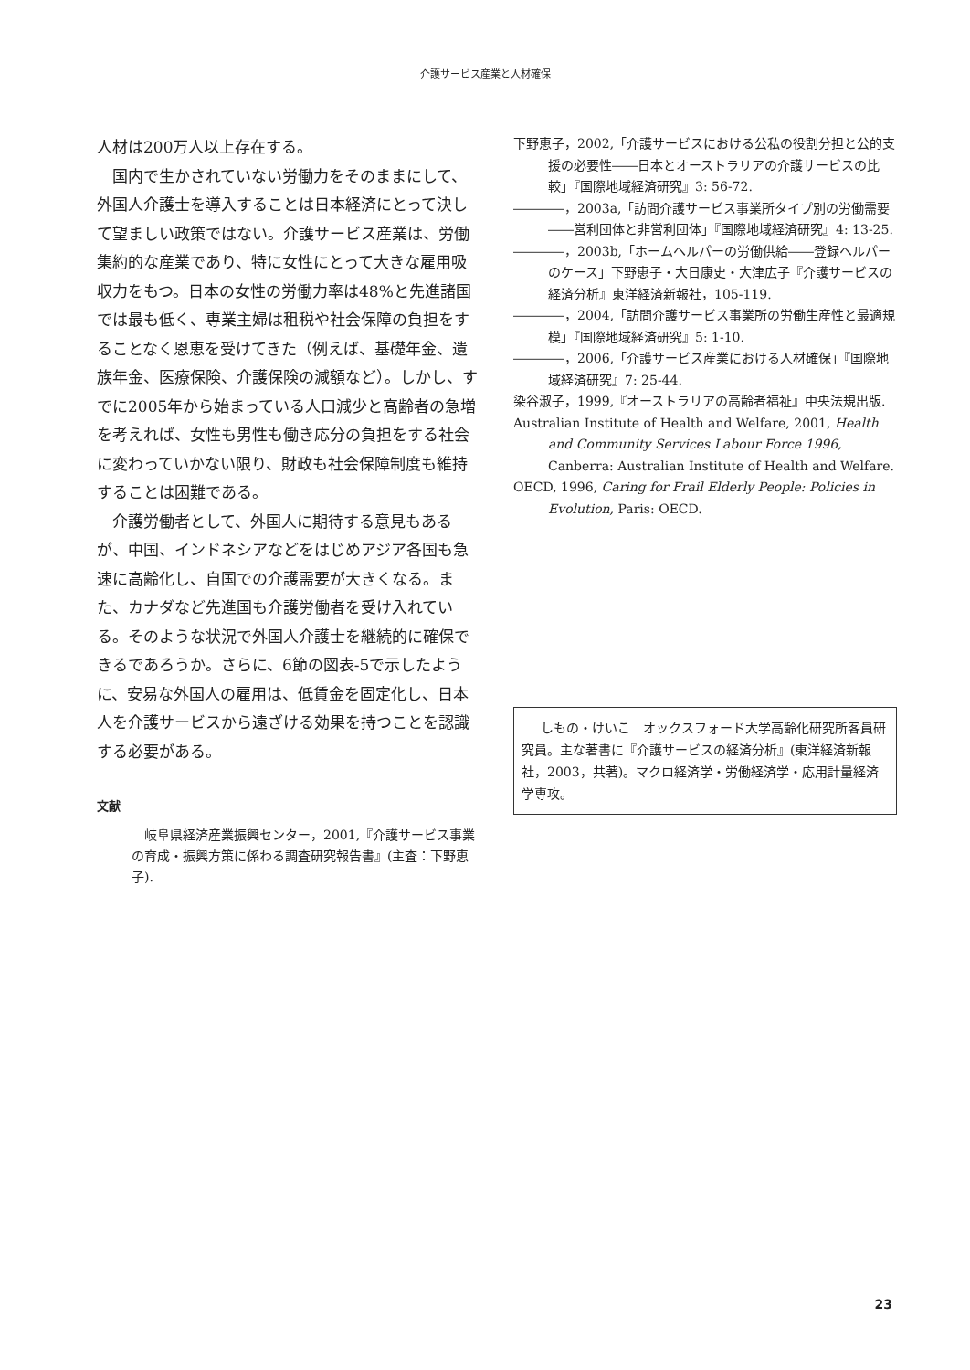介護サービス産業と人材確保
人材は200万人以上存在する。
国内で生かされていない労働力をそのままにして、外国人介護士を導入することは日本経済にとって決して望ましい政策ではない。介護サービス産業は、労働集約的な産業であり、特に女性にとって大きな雇用吸収力をもつ。日本の女性の労働力率は48%と先進諸国では最も低く、専業主婦は租税や社会保障の負担をすることなく恩恵を受けてきた（例えば、基礎年金、遺族年金、医療保険、介護保険の減額など）。しかし、すでに2005年から始まっている人口減少と高齢者の急増を考えれば、女性も男性も働き応分の負担をする社会に変わっていかない限り、財政も社会保障制度も維持することは困難である。
介護労働者として、外国人に期待する意見もあるが、中国、インドネシアなどをはじめアジア各国も急速に高齢化し、自国での介護需要が大きくなる。また、カナダなど先進国も介護労働者を受け入れている。そのような状況で外国人介護士を継続的に確保できるであろうか。さらに、6節の図表-5で示したように、安易な外国人の雇用は、低賃金を固定化し、日本人を介護サービスから遠ざける効果を持つことを認識する必要がある。
文献
岐阜県経済産業振興センター，2001,『介護サービス事業の育成・振興方策に係わる調査研究報告書』(主査：下野恵子).
下野恵子，2002,「介護サービスにおける公私の役割分担と公的支援の必要性――日本とオーストラリアの介護サービスの比較」『国際地域経済研究』3: 56-72.
――――，2003a,「訪問介護サービス事業所タイプ別の労働需要――営利団体と非営利団体」『国際地域経済研究』4: 13-25.
――――，2003b,「ホームヘルパーの労働供給――登録ヘルパーのケース」下野恵子・大日康史・大津広子『介護サービスの経済分析』東洋経済新報社，105-119.
――――，2004,「訪問介護サービス事業所の労働生産性と最適規模」『国際地域経済研究』5: 1-10.
――――，2006,「介護サービス産業における人材確保」『国際地域経済研究』7: 25-44.
染谷淑子，1999,『オーストラリアの高齢者福祉』中央法規出版.
Australian Institute of Health and Welfare, 2001, Health and Community Services Labour Force 1996, Canberra: Australian Institute of Health and Welfare.
OECD, 1996, Caring for Frail Elderly People: Policies in Evolution, Paris: OECD.
しもの・けいこ　オックスフォード大学高齢化研究所客員研究員。主な著書に『介護サービスの経済分析』(東洋経済新報社，2003，共著)。マクロ経済学・労働経済学・応用計量経済学専攻。
23